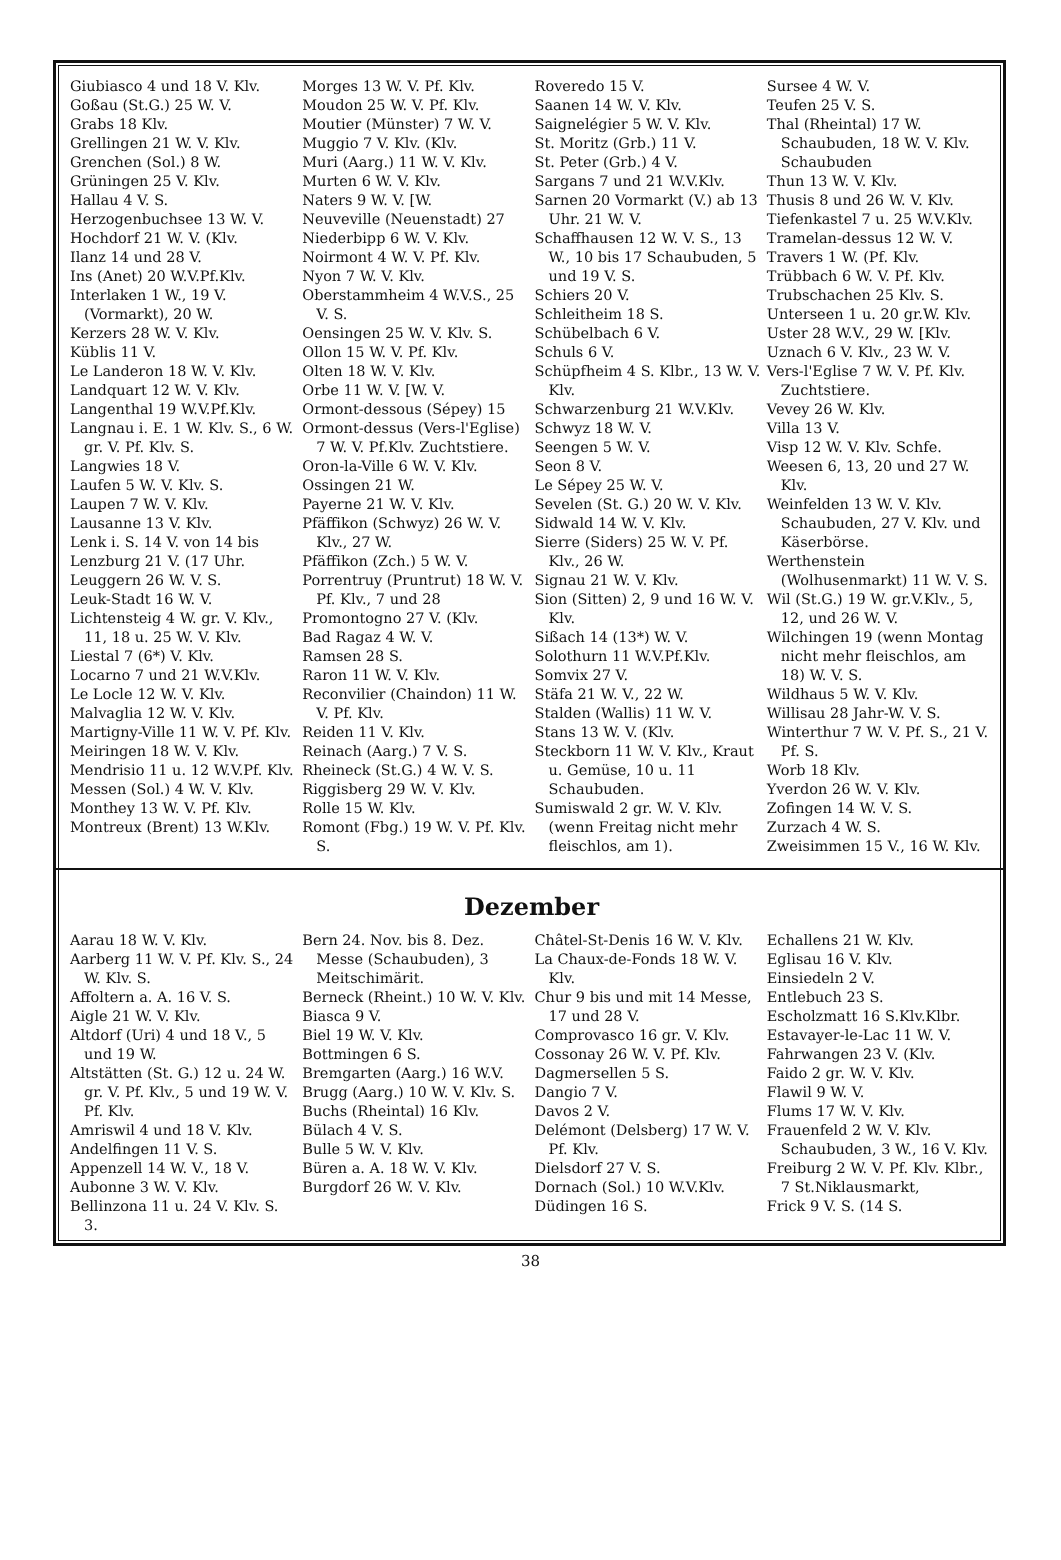Giubiasco 4 und 18 V. Klv.
Goßau (St.G.) 25 W. V.
Grabs 18 Klv.
Grellingen 21 W. V. Klv.
Grenchen (Sol.) 8 W.
Grüningen 25 V. Klv.
Hallau 4 V. S.
Herzogenbuchsee 13 W. V.
Hochdorf 21 W. V. (Klv.
Ilanz 14 und 28 V.
Ins (Anet) 20 W.V.Pf.Klv.
Interlaken 1 W., 19 V. (Vormarkt), 20 W.
Kerzers 28 W. V. Klv.
Küblis 11 V.
Le Landeron 18 W. V. Klv.
Landquart 12 W. V. Klv.
Langenthal 19 W.V.Pf.Klv.
Langnau i. E. 1 W. Klv. S., 6 W. gr. V. Pf. Klv. S.
Langwies 18 V.
Laufen 5 W. V. Klv. S.
Laupen 7 W. V. Klv.
Lausanne 13 V. Klv.
Lenk i. S. 14 V. von 14 bis
Lenzburg 21 V. (17 Uhr.
Leuggern 26 W. V. S.
Leuk-Stadt 16 W. V.
Lichtensteig 4 W. gr. V. Klv., 11, 18 u. 25 W. V. Klv.
Liestal 7 (6*) V. Klv.
Locarno 7 und 21 W.V.Klv.
Le Locle 12 W. V. Klv.
Malvaglia 12 W. V. Klv.
Martigny-Ville 11 W. V. Pf. Klv.
Meiringen 18 W. V. Klv.
Mendrisio 11 u. 12 W.V.Pf. Klv.
Messen (Sol.) 4 W. V. Klv.
Monthey 13 W. V. Pf. Klv.
Montreux (Brent) 13 W.Klv.
Morges 13 W. V. Pf. Klv.
Moudon 25 W. V. Pf. Klv.
Moutier (Münster) 7 W. V.
Muggio 7 V. Klv. (Klv.
Muri (Aarg.) 11 W. V. Klv.
Murten 6 W. V. Klv.
Naters 9 W. V. [W.
Neuveville (Neuenstadt) 27
Niederbipp 6 W. V. Klv.
Noirmont 4 W. V. Pf. Klv.
Nyon 7 W. V. Klv.
Oberstammheim 4 W.V.S., 25 V. S.
Oensingen 25 W. V. Klv. S.
Ollon 15 W. V. Pf. Klv.
Olten 18 W. V. Klv.
Orbe 11 W. V. [W. V.
Ormont-dessous (Sépey) 15
Ormont-dessus (Vers-l'Eglise) 7 W. V. Pf.Klv. Zuchtstiere.
Oron-la-Ville 6 W. V. Klv.
Ossingen 21 W.
Payerne 21 W. V. Klv.
Pfäffikon (Schwyz) 26 W. V. Klv., 27 W.
Pfäffikon (Zch.) 5 W. V.
Porrentruy (Pruntrut) 18 W. V. Pf. Klv., 7 und 28
Promontogno 27 V. (Klv.
Bad Ragaz 4 W. V.
Ramsen 28 S.
Raron 11 W. V. Klv.
Reconvilier (Chaindon) 11 W. V. Pf. Klv.
Reiden 11 V. Klv.
Reinach (Aarg.) 7 V. S.
Rheineck (St.G.) 4 W. V. S.
Riggisberg 29 W. V. Klv.
Rolle 15 W. Klv.
Romont (Fbg.) 19 W. V. Pf. Klv. S.
Roveredo 15 V.
Saanen 14 W. V. Klv.
Saignelégier 5 W. V. Klv.
St. Moritz (Grb.) 11 V.
St. Peter (Grb.) 4 V.
Sargans 7 und 21 W.V.Klv.
Sarnen 20 Vormarkt (V.) ab 13 Uhr. 21 W. V.
Schaffhausen 12 W. V. S., 13 W., 10 bis 17 Schaubuden, 5 und 19 V. S.
Schiers 20 V.
Schleitheim 18 S.
Schübelbach 6 V.
Schuls 6 V.
Schüpfheim 4 S. Klbr., 13 W. V. Klv.
Schwarzenburg 21 W.V.Klv.
Schwyz 18 W. V.
Seengen 5 W. V.
Seon 8 V.
Le Sépey 25 W. V.
Sevelen (St. G.) 20 W. V. Klv.
Sidwald 14 W. V. Klv.
Sierre (Siders) 25 W. V. Pf. Klv., 26 W.
Signau 21 W. V. Klv.
Sion (Sitten) 2, 9 und 16 W. V. Klv.
Sißach 14 (13*) W. V.
Solothurn 11 W.V.Pf.Klv.
Somvix 27 V.
Stäfa 21 W. V., 22 W.
Stalden (Wallis) 11 W. V.
Stans 13 W. V. (Klv.
Steckborn 11 W. V. Klv., Kraut u. Gemüse, 10 u. 11 Schaubuden.
Sumiswald 2 gr. W. V. Klv. (wenn Freitag nicht mehr fleischlos, am 1).
Sursee 4 W. V.
Teufen 25 V. S.
Thal (Rheintal) 17 W. Schaubuden, 18 W. V. Klv. Schaubuden
Thun 13 W. V. Klv.
Thusis 8 und 26 W. V. Klv.
Tiefenkastel 7 u. 25 W.V.Klv.
Tramelan-dessus 12 W. V.
Travers 1 W. (Pf. Klv.
Trübbach 6 W. V. Pf. Klv.
Trubschachen 25 Klv. S.
Unterseen 1 u. 20 gr.W. Klv.
Uster 28 W.V., 29 W. [Klv.
Uznach 6 V. Klv., 23 W. V.
Vers-l'Eglise 7 W. V. Pf. Klv. Zuchtstiere.
Vevey 26 W. Klv.
Villa 13 V.
Visp 12 W. V. Klv. Schfe.
Weesen 6, 13, 20 und 27 W. Klv.
Weinfelden 13 W. V. Klv. Schaubuden, 27 V. Klv. und Käserbörse.
Werthenstein (Wolhusenmarkt) 11 W. V. S.
Wil (St.G.) 19 W. gr.V.Klv., 5, 12, und 26 W. V.
Wilchingen 19 (wenn Montag nicht mehr fleischlos, am 18) W. V. S.
Wildhaus 5 W. V. Klv.
Willisau 28 Jahr-W. V. S.
Winterthur 7 W. V. Pf. S., 21 V. Pf. S.
Worb 18 Klv.
Yverdon 26 W. V. Klv.
Zofingen 14 W. V. S.
Zurzach 4 W. S.
Zweisimmen 15 V., 16 W. Klv.
Dezember
Aarau 18 W. V. Klv.
Aarberg 11 W. V. Pf. Klv. S., 24 W. Klv. S.
Affoltern a. A. 16 V. S.
Aigle 21 W. V. Klv.
Altdorf (Uri) 4 und 18 V., 5 und 19 W.
Altstätten (St. G.) 12 u. 24 W. gr. V. Pf. Klv., 5 und 19 W. V. Pf. Klv.
Amriswil 4 und 18 V. Klv.
Andelfingen 11 V. S.
Appenzell 14 W. V., 18 V.
Aubonne 3 W. V. Klv.
Bellinzona 11 u. 24 V. Klv. S. 3.
Bern 24. Nov. bis 8. Dez. Messe (Schaubuden), 3 Meitschimärit.
Berneck (Rheint.) 10 W. V. Klv.
Biasca 9 V.
Biel 19 W. V. Klv.
Bottmingen 6 S.
Bremgarten (Aarg.) 16 W.V.
Brugg (Aarg.) 10 W. V. Klv. S.
Buchs (Rheintal) 16 Klv.
Bülach 4 V. S.
Bulle 5 W. V. Klv.
Büren a. A. 18 W. V. Klv.
Burgdorf 26 W. V. Klv.
Châtel-St-Denis 16 W. V. Klv.
La Chaux-de-Fonds 18 W. V. Klv.
Chur 9 bis und mit 14 Messe, 17 und 28 V.
Comprovasco 16 gr. V. Klv.
Cossonay 26 W. V. Pf. Klv.
Dagmersellen 5 S.
Dangio 7 V.
Davos 2 V.
Delémont (Delsberg) 17 W. V. Pf. Klv.
Dielsdorf 27 V. S.
Dornach (Sol.) 10 W.V.Klv.
Düdingen 16 S.
Echallens 21 W. Klv.
Eglisau 16 V. Klv.
Einsiedeln 2 V.
Entlebuch 23 S.
Escholzmatt 16 S.Klv.Klbr.
Estavayer-le-Lac 11 W. V.
Fahrwangen 23 V. (Klv.
Faido 2 gr. W. V. Klv.
Flawil 9 W. V.
Flums 17 W. V. Klv.
Frauenfeld 2 W. V. Klv. Schaubuden, 3 W., 16 V. Klv.
Freiburg 2 W. V. Pf. Klv. Klbr., 7 St.Niklausmarkt,
Frick 9 V. S. (14 S.
38